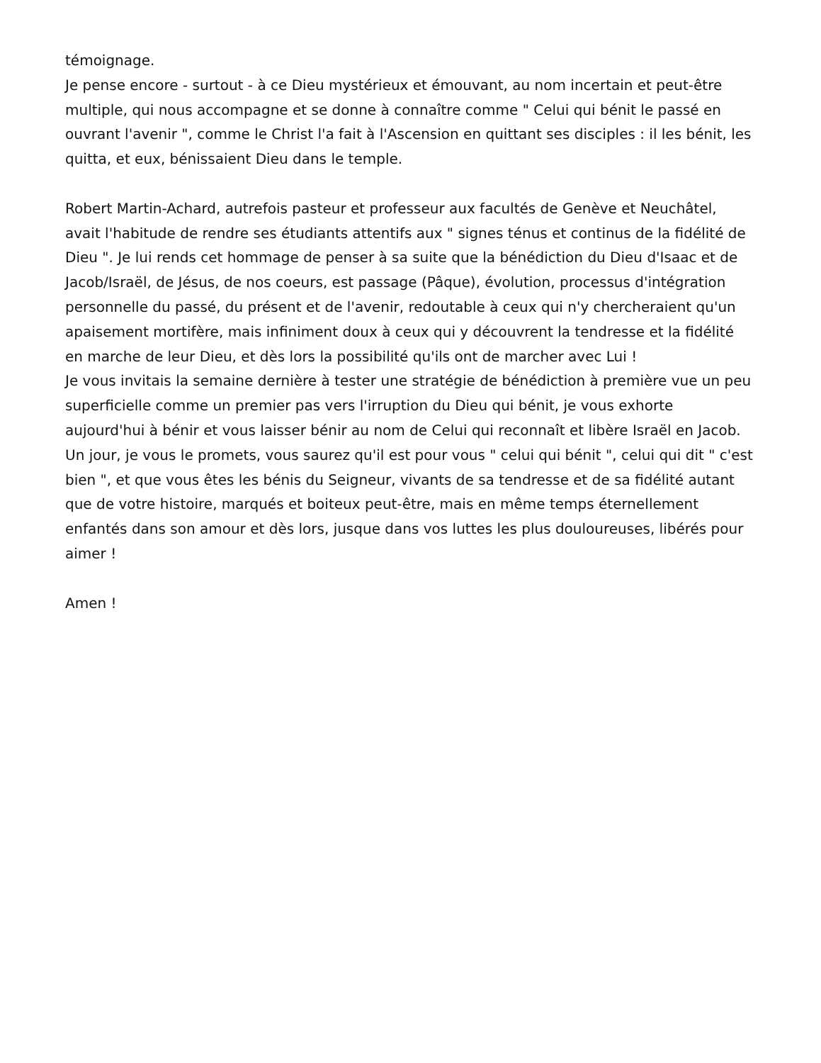témoignage.
Je pense encore - surtout - à ce Dieu mystérieux et émouvant, au nom incertain et peut-être multiple, qui nous accompagne et se donne à connaître comme " Celui qui bénit le passé en ouvrant l'avenir ", comme le Christ l'a fait à l'Ascension en quittant ses disciples : il les bénit, les quitta, et eux, bénissaient Dieu dans le temple.
Robert Martin-Achard, autrefois pasteur et professeur aux facultés de Genève et Neuchâtel, avait l'habitude de rendre ses étudiants attentifs aux " signes ténus et continus de la fidélité de Dieu ". Je lui rends cet hommage de penser à sa suite que la bénédiction du Dieu d'Isaac et de Jacob/Israël, de Jésus, de nos coeurs, est passage (Pâque), évolution, processus d'intégration personnelle du passé, du présent et de l'avenir, redoutable à ceux qui n'y chercheraient qu'un apaisement mortifère, mais infiniment doux à ceux qui y découvrent la tendresse et la fidélité en marche de leur Dieu, et dès lors la possibilité qu'ils ont de marcher avec Lui !
Je vous invitais la semaine dernière à tester une stratégie de bénédiction à première vue un peu superficielle comme un premier pas vers l'irruption du Dieu qui bénit, je vous exhorte aujourd'hui à bénir et vous laisser bénir au nom de Celui qui reconnaît et libère Israël en Jacob. Un jour, je vous le promets, vous saurez qu'il est pour vous " celui qui bénit ", celui qui dit " c'est bien ", et que vous êtes les bénis du Seigneur, vivants de sa tendresse et de sa fidélité autant que de votre histoire, marqués et boiteux peut-être, mais en même temps éternellement enfantés dans son amour et dès lors, jusque dans vos luttes les plus douloureuses, libérés pour aimer !
Amen !